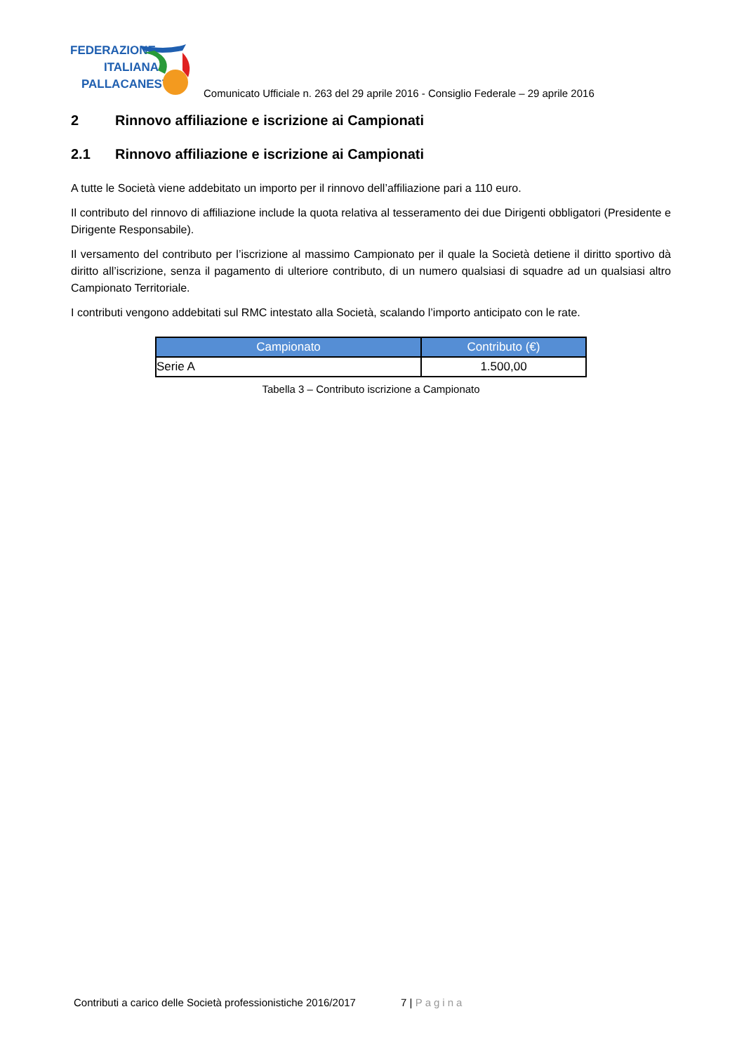FEDERAZIONE
ITALIANA
PALLACANESTRO
Comunicato Ufficiale n. 263 del 29 aprile 2016 - Consiglio Federale – 29 aprile 2016
2 Rinnovo affiliazione e iscrizione ai Campionati
2.1 Rinnovo affiliazione e iscrizione ai Campionati
A tutte le Società viene addebitato un importo per il rinnovo dell’affiliazione pari a 110 euro.
Il contributo del rinnovo di affiliazione include la quota relativa al tesseramento dei due Dirigenti obbligatori (Presidente e Dirigente Responsabile).
Il versamento del contributo per l’iscrizione al massimo Campionato per il quale la Società detiene il diritto sportivo dà diritto all’iscrizione, senza il pagamento di ulteriore contributo, di un numero qualsiasi di squadre ad un qualsiasi altro Campionato Territoriale.
I contributi vengono addebitati sul RMC intestato alla Società, scalando l’importo anticipato con le rate.
| Campionato | Contributo (€) |
| --- | --- |
| Serie A | 1.500,00 |
Tabella 3 – Contributo iscrizione a Campionato
Contributi a carico delle Società professionistiche 2016/2017 7 | Pagina